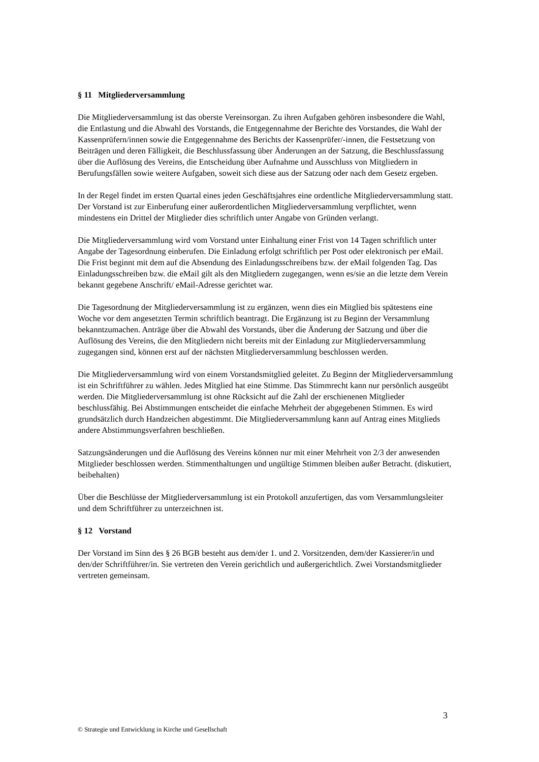§ 11 Mitgliederversammlung
Die Mitgliederversammlung ist das oberste Vereinsorgan. Zu ihren Aufgaben gehören insbesondere die Wahl, die Entlastung und die Abwahl des Vorstands, die Entgegennahme der Berichte des Vorstandes, die Wahl der Kassenprüfern/innen sowie die Entgegennahme des Berichts der Kassenprüfer/-innen, die Festsetzung von Beiträgen und deren Fälligkeit, die Beschlussfassung über Änderungen an der Satzung, die Beschlussfassung über die Auflösung des Vereins, die Entscheidung über Aufnahme und Ausschluss von Mitgliedern in Berufungsfällen sowie weitere Aufgaben, soweit sich diese aus der Satzung oder nach dem Gesetz ergeben.
In der Regel findet im ersten Quartal eines jeden Geschäftsjahres eine ordentliche Mitgliederversammlung statt. Der Vorstand ist zur Einberufung einer außerordentlichen Mitgliederversammlung verpflichtet, wenn mindestens ein Drittel der Mitglieder dies schriftlich unter Angabe von Gründen verlangt.
Die Mitgliederversammlung wird vom Vorstand unter Einhaltung einer Frist von 14 Tagen schriftlich unter Angabe der Tagesordnung einberufen. Die Einladung erfolgt schriftlich per Post oder elektronisch per eMail. Die Frist beginnt mit dem auf die Absendung des Einladungsschreibens bzw. der eMail folgenden Tag. Das Einladungsschreiben bzw. die eMail gilt als den Mitgliedern zugegangen, wenn es/sie an die letzte dem Verein bekannt gegebene Anschrift/ eMail-Adresse gerichtet war.
Die Tagesordnung der Mitgliederversammlung ist zu ergänzen, wenn dies ein Mitglied bis spätestens eine Woche vor dem angesetzten Termin schriftlich beantragt. Die Ergänzung ist zu Beginn der Versammlung bekanntzumachen. Anträge über die Abwahl des Vorstands, über die Änderung der Satzung und über die Auflösung des Vereins, die den Mitgliedern nicht bereits mit der Einladung zur Mitgliederversammlung zugegangen sind, können erst auf der nächsten Mitgliederversammlung beschlossen werden.
Die Mitgliederversammlung wird von einem Vorstandsmitglied geleitet. Zu Beginn der Mitgliederversammlung ist ein Schriftführer zu wählen. Jedes Mitglied hat eine Stimme. Das Stimmrecht kann nur persönlich ausgeübt werden. Die Mitgliederversammlung ist ohne Rücksicht auf die Zahl der erschienenen Mitglieder beschlussfähig. Bei Abstimmungen entscheidet die einfache Mehrheit der abgegebenen Stimmen. Es wird grundsätzlich durch Handzeichen abgestimmt. Die Mitgliederversammlung kann auf Antrag eines Mitglieds andere Abstimmungsverfahren beschließen.
Satzungsänderungen und die Auflösung des Vereins können nur mit einer Mehrheit von 2/3 der anwesenden Mitglieder beschlossen werden. Stimmenthaltungen und ungültige Stimmen bleiben außer Betracht. (diskutiert, beibehalten)
Über die Beschlüsse der Mitgliederversammlung ist ein Protokoll anzufertigen, das vom Versammlungsleiter und dem Schriftführer zu unterzeichnen ist.
§ 12 Vorstand
Der Vorstand im Sinn des § 26 BGB besteht aus dem/der 1. und 2. Vorsitzenden, dem/der Kassierer/in und den/der Schriftführer/in. Sie vertreten den Verein gerichtlich und außergerichtlich. Zwei Vorstandsmitglieder vertreten gemeinsam.
3
© Strategie und Entwicklung in Kirche und Gesellschaft